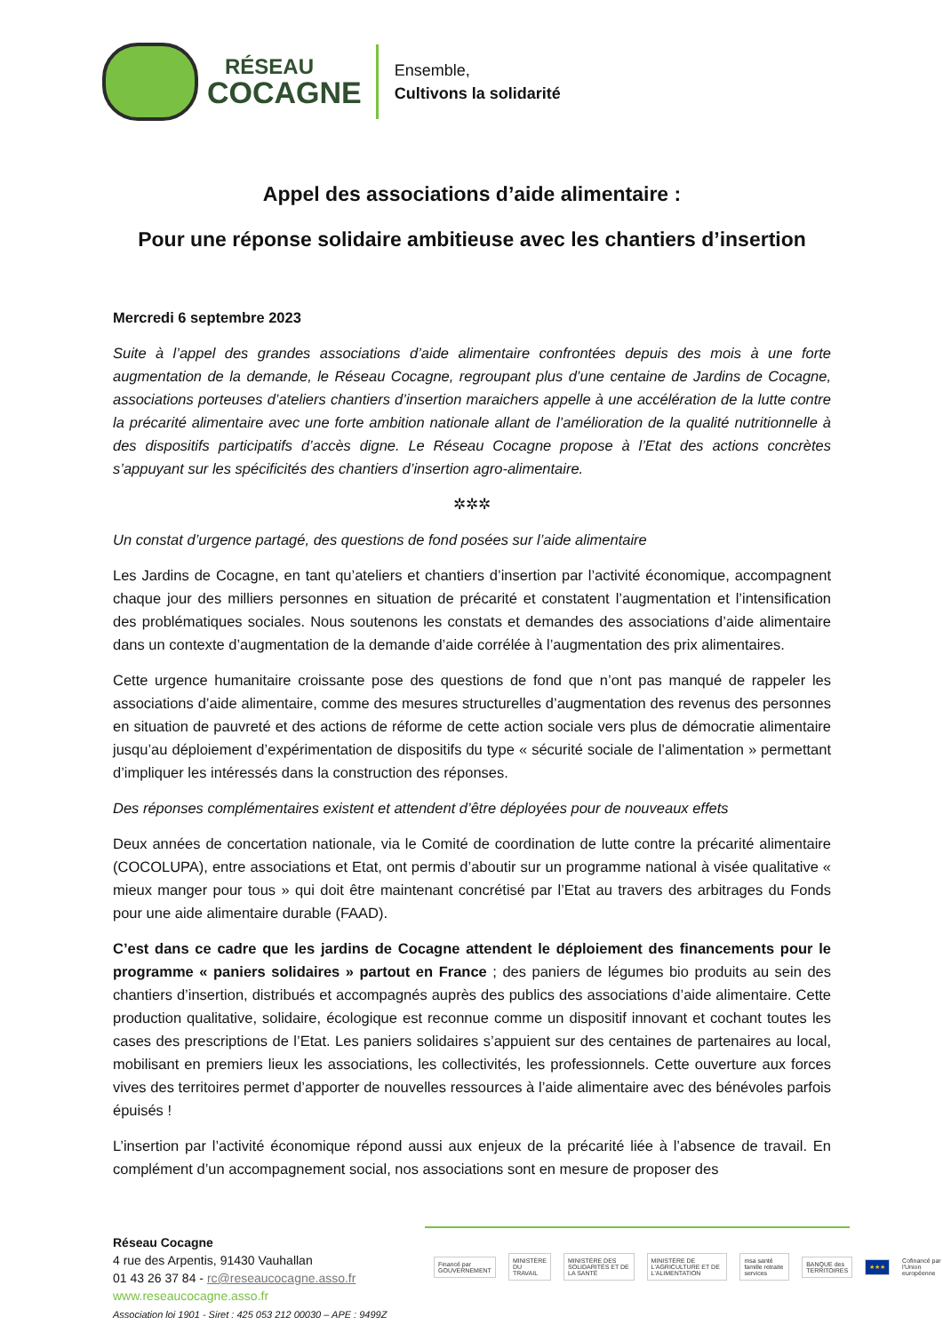RÉSEAU
COCAGNE
Ensemble,
Cultivons la solidarité
Appel des associations d’aide alimentaire :
Pour une réponse solidaire ambitieuse avec les chantiers d’insertion
Mercredi 6 septembre 2023
Suite à l’appel des grandes associations d’aide alimentaire confrontées depuis des mois à une forte augmentation de la demande, le Réseau Cocagne, regroupant plus d’une centaine de Jardins de Cocagne, associations porteuses d’ateliers chantiers d’insertion maraichers appelle à une accélération de la lutte contre la précarité alimentaire avec une forte ambition nationale allant de l’amélioration de la qualité nutritionnelle à des dispositifs participatifs d’accès digne. Le Réseau Cocagne propose à l’Etat des actions concrètes s’appuyant sur les spécificités des chantiers d’insertion agro-alimentaire.
✲✲✲
Un constat d’urgence partagé, des questions de fond posées sur l’aide alimentaire
Les Jardins de Cocagne, en tant qu’ateliers et chantiers d’insertion par l’activité économique, accompagnent chaque jour des milliers personnes en situation de précarité et constatent l’augmentation et l’intensification des problématiques sociales. Nous soutenons les constats et demandes des associations d’aide alimentaire dans un contexte d’augmentation de la demande d’aide corrélée à l’augmentation des prix alimentaires.
Cette urgence humanitaire croissante pose des questions de fond que n’ont pas manqué de rappeler les associations d’aide alimentaire, comme des mesures structurelles d’augmentation des revenus des personnes en situation de pauvreté et des actions de réforme de cette action sociale vers plus de démocratie alimentaire jusqu’au déploiement d’expérimentation de dispositifs du type « sécurité sociale de l’alimentation » permettant d’impliquer les intéressés dans la construction des réponses.
Des réponses complémentaires existent et attendent d’être déployées pour de nouveaux effets
Deux années de concertation nationale, via le Comité de coordination de lutte contre la précarité alimentaire (COCOLUPA), entre associations et Etat, ont permis d’aboutir sur un programme national à visée qualitative « mieux manger pour tous » qui doit être maintenant concrétisé par l’Etat au travers des arbitrages du Fonds pour une aide alimentaire durable (FAAD).
C’est dans ce cadre que les jardins de Cocagne attendent le déploiement des financements pour le programme « paniers solidaires » partout en France ; des paniers de légumes bio produits au sein des chantiers d’insertion, distribués et accompagnés auprès des publics des associations d’aide alimentaire. Cette production qualitative, solidaire, écologique est reconnue comme un dispositif innovant et cochant toutes les cases des prescriptions de l’Etat. Les paniers solidaires s’appuient sur des centaines de partenaires au local, mobilisant en premiers lieux les associations, les collectivités, les professionnels. Cette ouverture aux forces vives des territoires permet d’apporter de nouvelles ressources à l’aide alimentaire avec des bénévoles parfois épuisés !
L’insertion par l’activité économique répond aussi aux enjeux de la précarité liée à l’absence de travail. En complément d’un accompagnement social, nos associations sont en mesure de proposer des
Réseau Cocagne
4 rue des Arpentis, 91430 Vauhallan
01 43 26 37 84 - rc@reseaucocagne.asso.fr
www.reseaucocagne.asso.fr
Association loi 1901 - Siret : 425 053 212 00030 – APE : 9499Z
Financé par GOUVERNEMENT MINISTÈRE DU TRAVAIL
MINISTÈRE DES SOLIDARITÉS ET DE LA SANTÉ
MINISTÈRE DE L'AGRICULTURE ET DE L'ALIMENTATION
msa santé famille retraite services
BANQUE des TERRITOIRES ★★★
Cofinancé par l'Union européenne